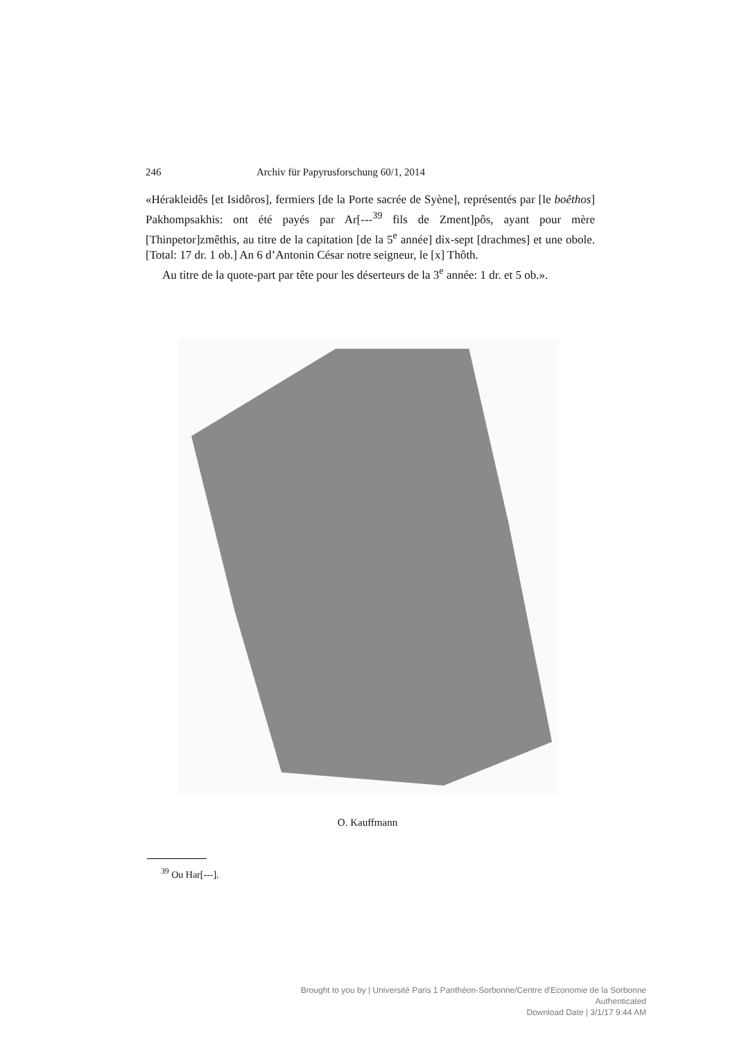246 Archiv für Papyrusforschung 60/1, 2014
«Hérakleidês [et Isidôros], fermiers [de la Porte sacrée de Syène], représentés par [le boêthos] Pakhompsakhis: ont été payés par Ar[---<sup>39</sup> fils de Zment]pôs, ayant pour mère [Thinpetor]zmêthis, au titre de la capitation [de la 5<sup>e</sup> année] dix-sept [drachmes] et une obole. [Total: 17 dr. 1 ob.] An 6 d’Antonin César notre seigneur, le [x] Thôth.
Au titre de la quote-part par tête pour les déserteurs de la 3<sup>e</sup> année: 1 dr. et 5 ob.».
O. Kauffmann
<sup>39</sup> Ou Har[---].
Brought to you by | Université Paris 1 Panthéon-Sorbonne/Centre d'Economie de la Sorbonne
Authenticated
Download Date | 3/1/17 9:44 AM